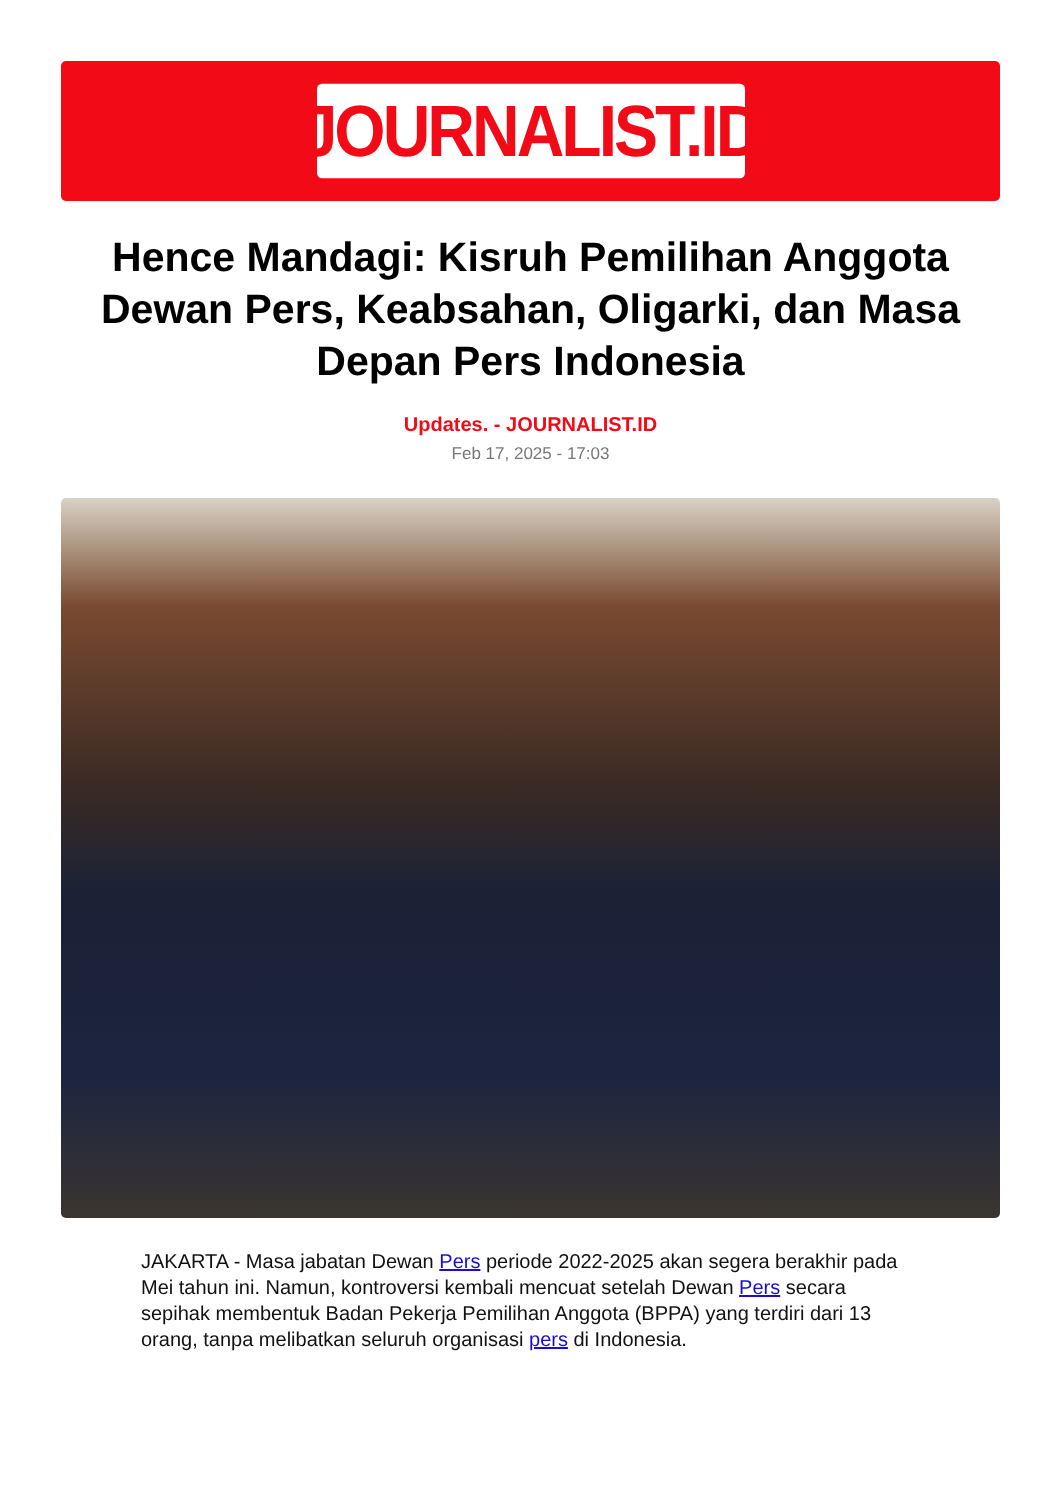JOURNALIST.ID
Hence Mandagi: Kisruh Pemilihan Anggota Dewan Pers, Keabsahan, Oligarki, dan Masa Depan Pers Indonesia
Updates. - JOURNALIST.ID
Feb 17, 2025 - 17:03
JAKARTA - Masa jabatan Dewan Pers periode 2022-2025 akan segera berakhir pada Mei tahun ini. Namun, kontroversi kembali mencuat setelah Dewan Pers secara sepihak membentuk Badan Pekerja Pemilihan Anggota (BPPA) yang terdiri dari 13 orang, tanpa melibatkan seluruh organisasi pers di Indonesia.